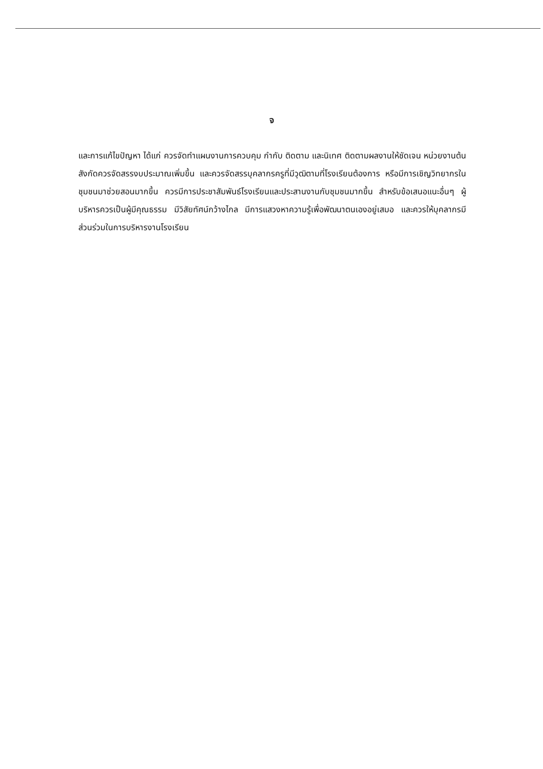จ
และการแก้ไขปัญหา ได้แก่ ควรจัดทำแผนงานการควบคุม กำกับ ติดตาม และนิเทศ ติดตามผลงานให้ชัดเจน หน่วยงานต้นสังกัดควรจัดสรรงบประมาณเพิ่มขึ้น และควรจัดสรรบุคลากรครูที่มีวุฒิตามที่โรงเรียนต้องการ หรือมีการเชิญวิทยากรในชุมชนมาช่วยสอนมากขึ้น ควรมีการประชาสัมพันธ์โรงเรียนและประสานงานกับชุมชนมากขึ้น สำหรับข้อเสนอแนะอื่นๆ ผู้บริหารควรเป็นผู้มีคุณธรรม มีวิสัยทัศน์กว้างไกล มีการแสวงหาความรู้เพื่อพัฒนาตนเองอยู่เสมอ และควรให้บุคลากรมีส่วนร่วมในการบริหารงานโรงเรียน